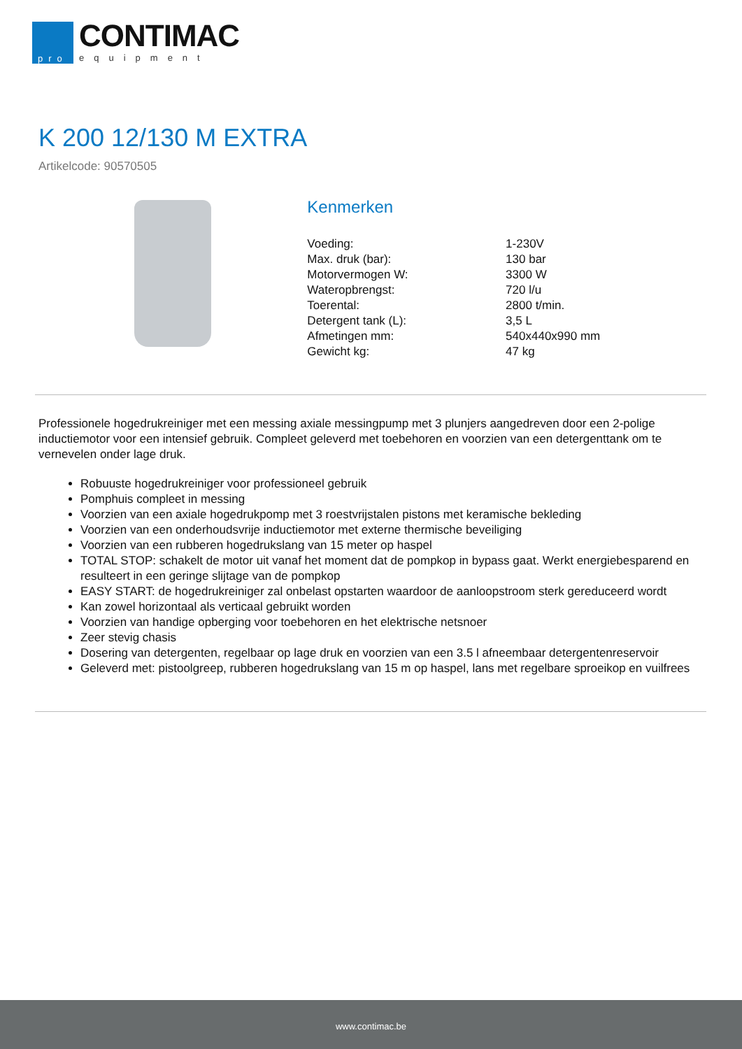pro
CONTIMAC
equipment
K 200 12/130 M EXTRA
Artikelcode: 90570505
Kenmerken
| Voeding: | 1-230V |
| Max. druk (bar): | 130 bar |
| Motorvermogen W: | 3300 W |
| Wateropbrengst: | 720 l/u |
| Toerental: | 2800 t/min. |
| Detergent tank (L): | 3,5 L |
| Afmetingen mm: | 540x440x990 mm |
| Gewicht kg: | 47 kg |
Professionele hogedrukreiniger met een messing axiale messingpump met 3 plunjers aangedreven door een 2-polige inductiemotor voor een intensief gebruik. Compleet geleverd met toebehoren en voorzien van een detergenttank om te vernevelen onder lage druk.
Robuuste hogedrukreiniger voor professioneel gebruik
Pomphuis compleet in messing
Voorzien van een axiale hogedrukpomp met 3 roestvrijstalen pistons met keramische bekleding
Voorzien van een onderhoudsvrije inductiemotor met externe thermische beveiliging
Voorzien van een rubberen hogedrukslang van 15 meter op haspel
TOTAL STOP: schakelt de motor uit vanaf het moment dat de pompkop in bypass gaat. Werkt energiebesparend en resulteert in een geringe slijtage van de pompkop
EASY START: de hogedrukreiniger zal onbelast opstarten waardoor de aanloopstroom sterk gereduceerd wordt
Kan zowel horizontaal als verticaal gebruikt worden
Voorzien van handige opberging voor toebehoren en het elektrische netsnoer
Zeer stevig chasis
Dosering van detergenten, regelbaar op lage druk en voorzien van een 3.5 l afneembaar detergentenreservoir
Geleverd met: pistoolgreep, rubberen hogedrukslang van 15 m op haspel, lans met regelbare sproeikop en vuilfrees
www.contimac.be